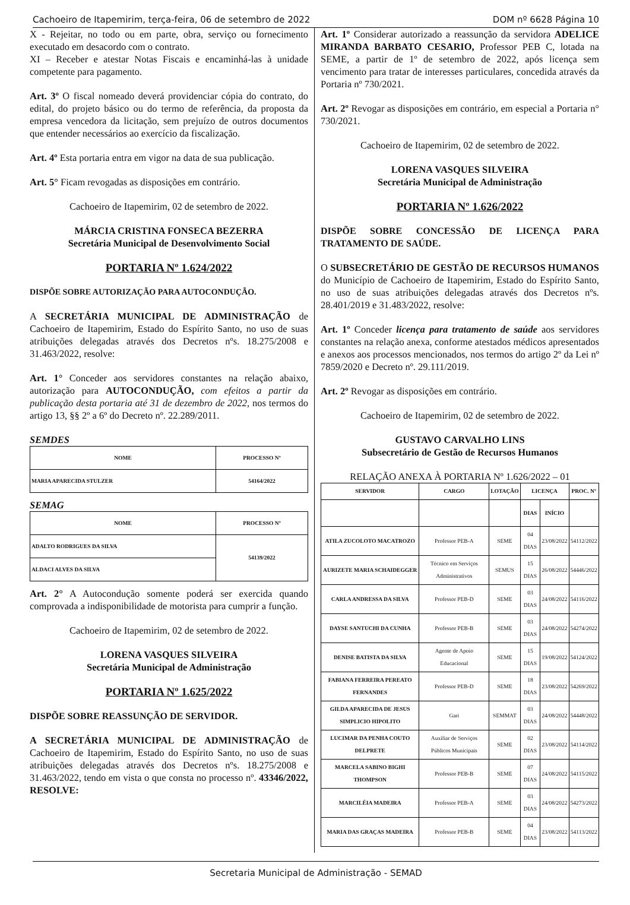Cachoeiro de Itapemirim, terça-feira, 06 de setembro de 2022 DOM nº 6628 Página 10
X - Rejeitar, no todo ou em parte, obra, serviço ou fornecimento executado em desacordo com o contrato.
XI – Receber e atestar Notas Fiscais e encaminhá-las à unidade competente para pagamento.
Art. 3º O fiscal nomeado deverá providenciar cópia do contrato, do edital, do projeto básico ou do termo de referência, da proposta da empresa vencedora da licitação, sem prejuízo de outros documentos que entender necessários ao exercício da fiscalização.
Art. 4º Esta portaria entra em vigor na data de sua publicação.
Art. 5° Ficam revogadas as disposições em contrário.
Cachoeiro de Itapemirim, 02 de setembro de 2022.
MÁRCIA CRISTINA FONSECA BEZERRA
Secretária Municipal de Desenvolvimento Social
PORTARIA Nº 1.624/2022
DISPÕE SOBRE AUTORIZAÇÃO PARA AUTOCONDUÇÃO.
A SECRETÁRIA MUNICIPAL DE ADMINISTRAÇÃO de Cachoeiro de Itapemirim, Estado do Espírito Santo, no uso de suas atribuições delegadas através dos Decretos nºs. 18.275/2008 e 31.463/2022, resolve:
Art. 1° Conceder aos servidores constantes na relação abaixo, autorização para AUTOCONDUÇÃO, com efeitos a partir da publicação desta portaria até 31 de dezembro de 2022, nos termos do artigo 13, §§ 2º a 6º do Decreto nº. 22.289/2011.
SEMDES
| NOME | PROCESSO Nº |
| --- | --- |
| MARIA APARECIDA STULZER | 54164/2022 |
SEMAG
| NOME | PROCESSO Nº |
| --- | --- |
| ADALTO RODRIGUES DA SILVA | 54139/2022 |
| ALDACI ALVES DA SILVA | |
Art. 2° A Autocondução somente poderá ser exercida quando comprovada a indisponibilidade de motorista para cumprir a função.
Cachoeiro de Itapemirim, 02 de setembro de 2022.
LORENA VASQUES SILVEIRA
Secretária Municipal de Administração
PORTARIA Nº 1.625/2022
DISPÕE SOBRE REASSUNÇÃO DE SERVIDOR.
A SECRETÁRIA MUNICIPAL DE ADMINISTRAÇÃO de Cachoeiro de Itapemirim, Estado do Espírito Santo, no uso de suas atribuições delegadas através dos Decretos nºs. 18.275/2008 e 31.463/2022, tendo em vista o que consta no processo nº. 43346/2022, RESOLVE:
Art. 1º Considerar autorizado a reassunção da servidora ADELICE MIRANDA BARBATO CESARIO, Professor PEB C, lotada na SEME, a partir de 1º de setembro de 2022, após licença sem vencimento para tratar de interesses particulares, concedida através da Portaria nº 730/2021.
Art. 2º Revogar as disposições em contrário, em especial a Portaria n° 730/2021.
Cachoeiro de Itapemirim, 02 de setembro de 2022.
LORENA VASQUES SILVEIRA
Secretária Municipal de Administração
PORTARIA Nº 1.626/2022
DISPÕE SOBRE CONCESSÃO DE LICENÇA PARA TRATAMENTO DE SAÚDE.
O SUBSECRETÁRIO DE GESTÃO DE RECURSOS HUMANOS do Município de Cachoeiro de Itapemirim, Estado do Espírito Santo, no uso de suas atribuições delegadas através dos Decretos nºs. 28.401/2019 e 31.483/2022, resolve:
Art. 1º Conceder licença para tratamento de saúde aos servidores constantes na relação anexa, conforme atestados médicos apresentados e anexos aos processos mencionados, nos termos do artigo 2º da Lei nº 7859/2020 e Decreto nº. 29.111/2019.
Art. 2º Revogar as disposições em contrário.
Cachoeiro de Itapemirim, 02 de setembro de 2022.
GUSTAVO CARVALHO LINS
Subsecretário de Gestão de Recursos Humanos
RELAÇÃO ANEXA À PORTARIA Nº 1.626/2022 – 01
| SERVIDOR | CARGO | LOTAÇÃO | LICENÇA | | PROC. Nº |
| --- | --- | --- | --- | --- | --- |
| | | | DIAS | INÍCIO | |
| ATILA ZUCOLOTO MACATROZO | Professor PEB-A | SEME | 04 DIAS | 23/08/2022 | 54112/2022 |
| AURIZETE MARIA SCHAIDEGGER | Técnico em Serviços Administrativos | SEMUS | 15 DIAS | 26/08/2022 | 54446/2022 |
| CARLA ANDRESSA DA SILVA | Professor PEB-D | SEME | 03 DIAS | 24/08/2022 | 54116/2022 |
| DAYSE SANTUCHI DA CUNHA | Professor PEB-B | SEME | 03 DIAS | 24/08/2022 | 54274/2022 |
| DENISE BATISTA DA SILVA | Agente de Apoio Educacional | SEME | 15 DIAS | 19/08/2022 | 54124/2022 |
| FABIANA FERREIRA PEREATO FERNANDES | Professor PEB-D | SEME | 18 DIAS | 23/08/2022 | 54269/2022 |
| GILDA APARECIDA DE JESUS SIMPLICIO HIPOLITO | Gari | SEMMAT | 03 DIAS | 24/08/2022 | 54448/2022 |
| LUCIMAR DA PENHA COUTO DELPRETE | Auxiliar de Serviços Públicos Municipais | SEME | 02 DIAS | 23/08/2022 | 54114/2022 |
| MARCELA SABINO BIGHI THOMPSON | Professor PEB-B | SEME | 07 DIAS | 24/08/2022 | 54115/2022 |
| MARCILÉIA MADEIRA | Professor PEB-A | SEME | 03 DIAS | 24/08/2022 | 54273/2022 |
| MARIA DAS GRAÇAS MADEIRA | Professor PEB-B | SEME | 04 DIAS | 23/08/2022 | 54113/2022 |
Secretaria Municipal de Administração - SEMAD